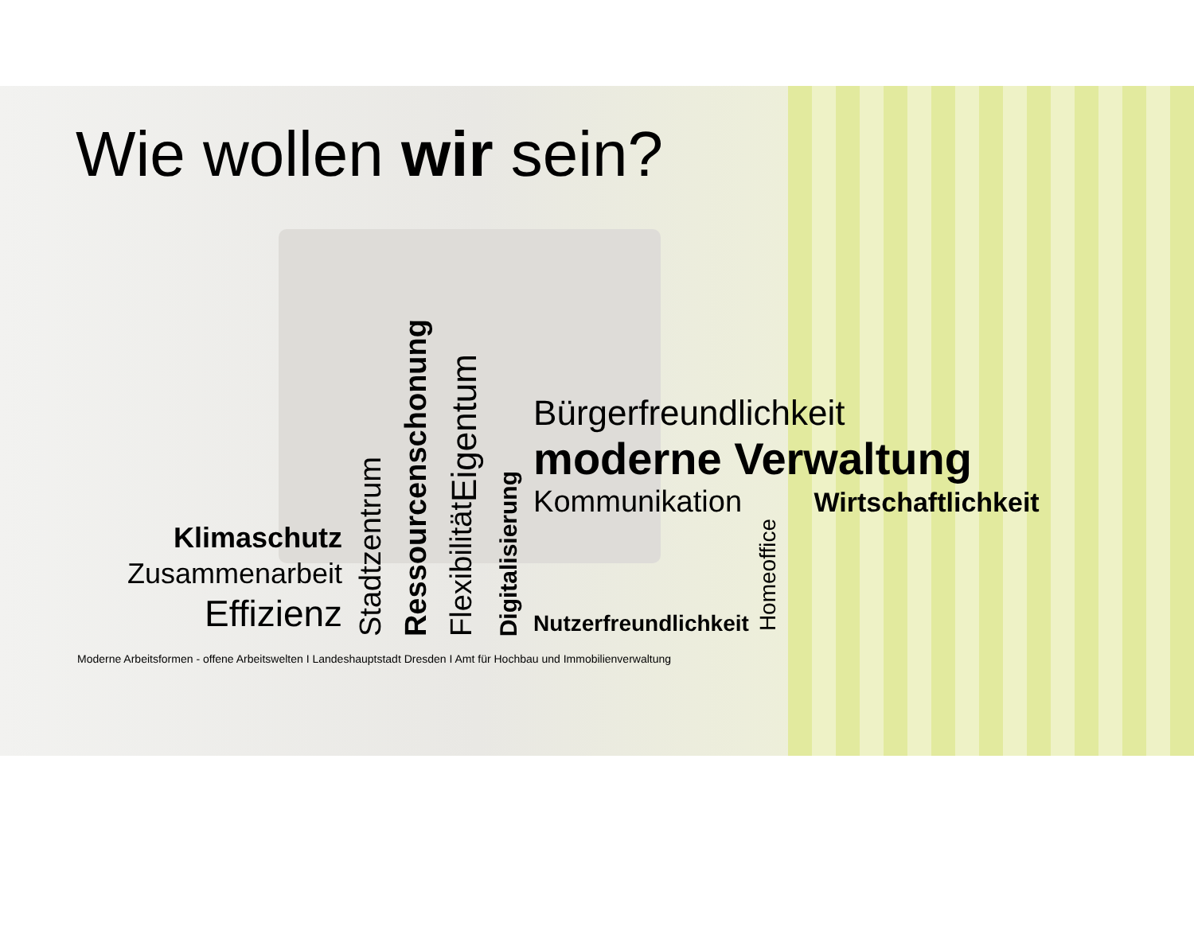Wie wollen wir sein?
Klimaschutz
Zusammenarbeit
Effizienz
Stadtzentrum
Ressourcenschonung
Eigentum
Flexibilität
Digitalisierung
Bürgerfreundlichkeit
moderne Verwaltung
Kommunikation Wirtschaftlichkeit
Nutzerfreundlichkeit Homeoffice
Moderne Arbeitsformen - offene Arbeitswelten I Landeshauptstadt Dresden I Amt für Hochbau und Immobilienverwaltung